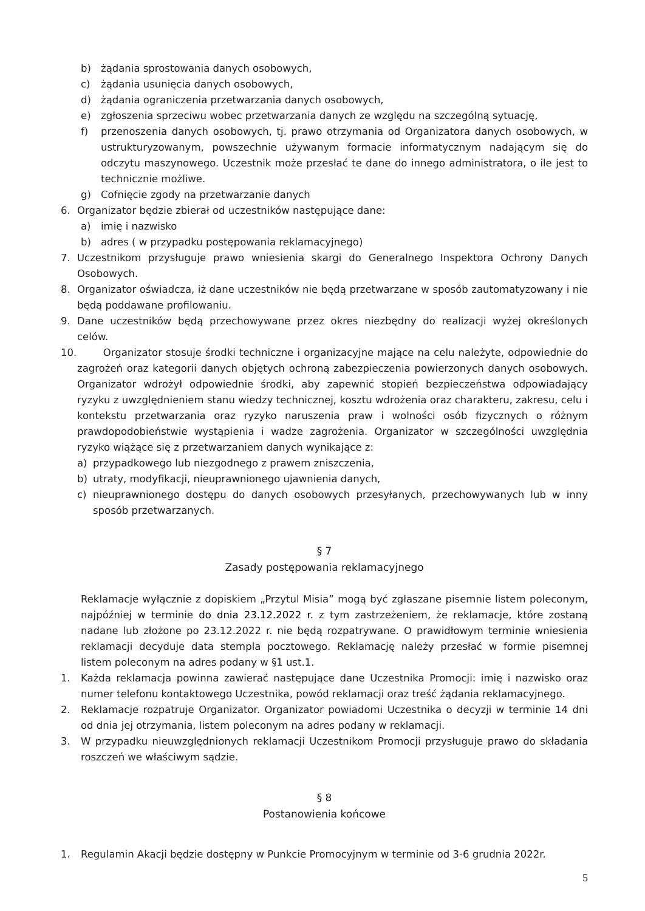b) żądania sprostowania danych osobowych,
c) żądania usunięcia danych osobowych,
d) żądania ograniczenia przetwarzania danych osobowych,
e) zgłoszenia sprzeciwu wobec przetwarzania danych ze względu na szczególną sytuację,
f) przenoszenia danych osobowych, tj. prawo otrzymania od Organizatora danych osobowych, w ustrukturyzowanym, powszechnie używanym formacie informatycznym nadającym się do odczytu maszynowego. Uczestnik może przesłać te dane do innego administratora, o ile jest to technicznie możliwe.
g) Cofnięcie zgody na przetwarzanie danych
6. Organizator będzie zbierał od uczestników następujące dane:
a) imię i nazwisko
b) adres ( w przypadku postępowania reklamacyjnego)
7. Uczestnikom przysługuje prawo wniesienia skargi do Generalnego Inspektora Ochrony Danych Osobowych.
8. Organizator oświadcza, iż dane uczestników nie będą przetwarzane w sposób zautomatyzowany i nie będą poddawane profilowaniu.
9. Dane uczestników będą przechowywane przez okres niezbędny do realizacji wyżej określonych celów.
10. Organizator stosuje środki techniczne i organizacyjne mające na celu należyte, odpowiednie do zagrożeń oraz kategorii danych objętych ochroną zabezpieczenia powierzonych danych osobowych. Organizator wdrożył odpowiednie środki, aby zapewnić stopień bezpieczeństwa odpowiadający ryzyku z uwzględnieniem stanu wiedzy technicznej, kosztu wdrożenia oraz charakteru, zakresu, celu i kontekstu przetwarzania oraz ryzyko naruszenia praw i wolności osób fizycznych o różnym prawdopodobieństwie wystąpienia i wadze zagrożenia. Organizator w szczególności uwzględnia ryzyko wiążące się z przetwarzaniem danych wynikające z:
a) przypadkowego lub niezgodnego z prawem zniszczenia,
b) utraty, modyfikacji, nieuprawnionego ujawnienia danych,
c) nieuprawnionego dostępu do danych osobowych przesyłanych, przechowywanych lub w inny sposób przetwarzanych.
§ 7
Zasady postępowania reklamacyjnego
Reklamacje wyłącznie z dopiskiem „Przytul Misia” mogą być zgłaszane pisemnie listem poleconym, najpóźniej w terminie do dnia 23.12.2022 r. z tym zastrzeżeniem, że reklamacje, które zostaną nadane lub złożone po 23.12.2022 r. nie będą rozpatrywane. O prawidłowym terminie wniesienia reklamacji decyduje data stempla pocztowego. Reklamację należy przesłać w formie pisemnej listem poleconym na adres podany w §1 ust.1.
1. Każda reklamacja powinna zawierać następujące dane Uczestnika Promocji: imię i nazwisko oraz numer telefonu kontaktowego Uczestnika, powód reklamacji oraz treść żądania reklamacyjnego.
2. Reklamacje rozpatruje Organizator. Organizator powiadomi Uczestnika o decyzji w terminie 14 dni od dnia jej otrzymania, listem poleconym na adres podany w reklamacji.
3. W przypadku nieuwzględnionych reklamacji Uczestnikom Promocji przysługuje prawo do składania roszczeń we właściwym sądzie.
§ 8
Postanowienia końcowe
1. Regulamin Akacji będzie dostępny w Punkcie Promocyjnym w terminie od 3-6 grudnia 2022r.
5